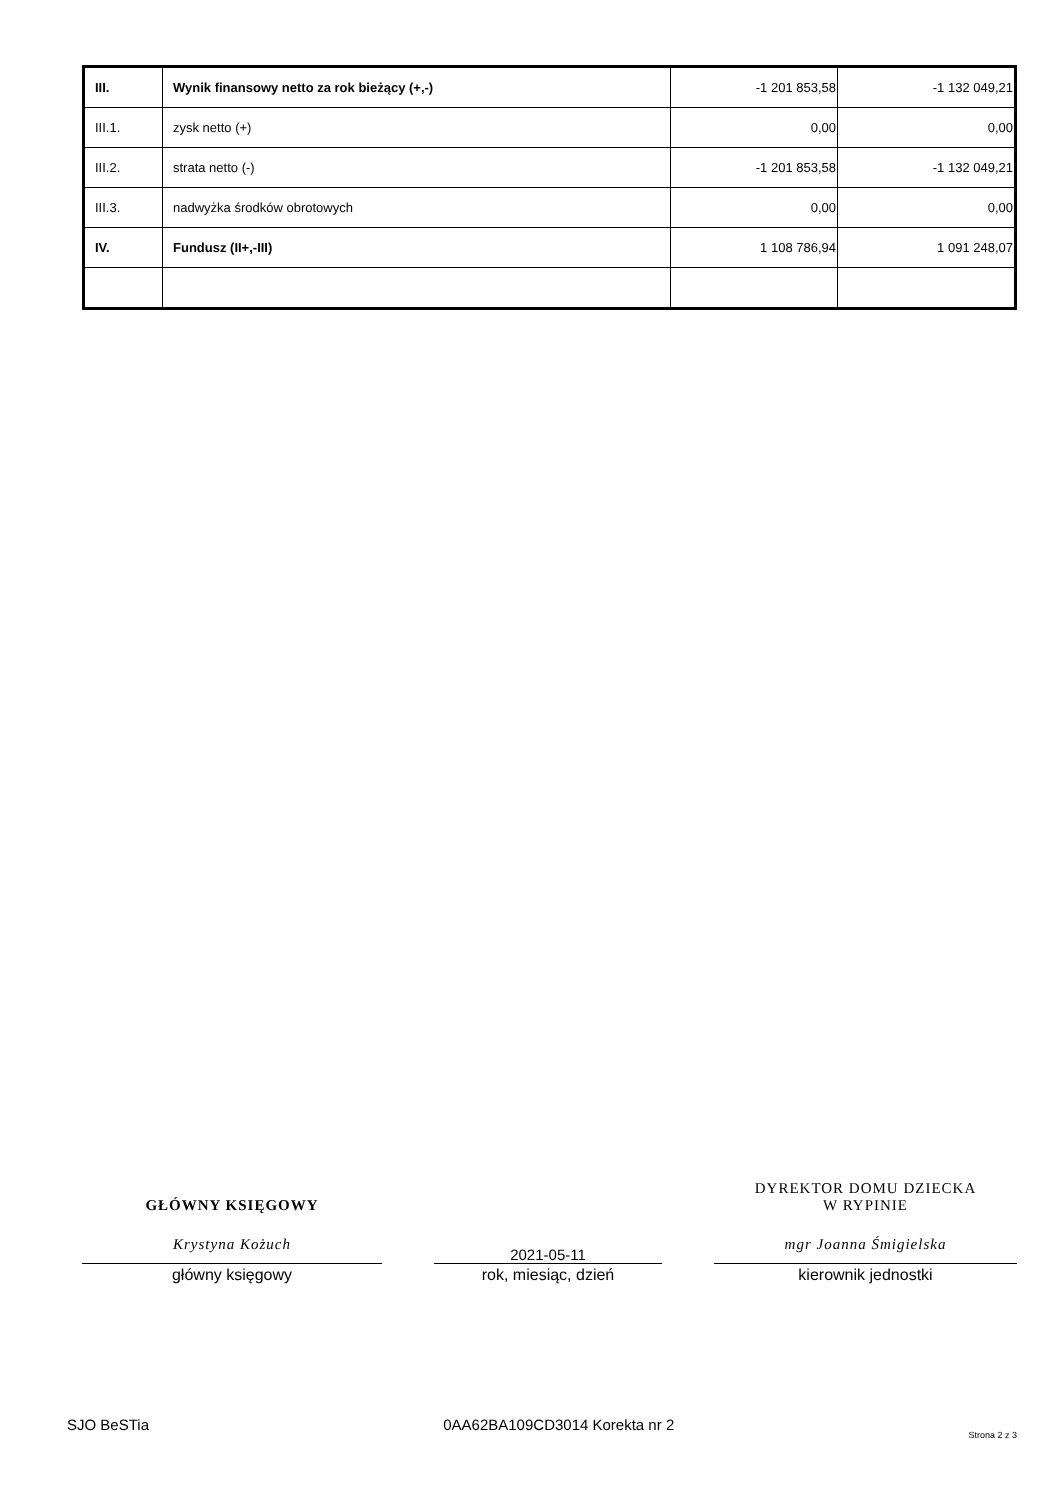| III. | Wynik finansowy netto za rok bieżący (+,-) | -1 201 853,58 | -1 132 049,21 |
| III.1. | zysk netto (+) | 0,00 | 0,00 |
| III.2. | strata netto (-) | -1 201 853,58 | -1 132 049,21 |
| III.3. | nadwyżka środków obrotowych | 0,00 | 0,00 |
| IV. | Fundusz (II+,-III) | 1 108 786,94 | 1 091 248,07 |
GŁÓWNY KSIĘGOWY
Krystyna Kożuch
główny księgowy
2021-05-11
rok, miesiąc, dzień
DYREKTOR DOMU DZIECKA
W RYPINIE
mgr Joanna Śmigielska
kierownik jednostki
SJO BeSTia 0AA62BA109CD3014 Korekta nr 2 Strona 2 z 3